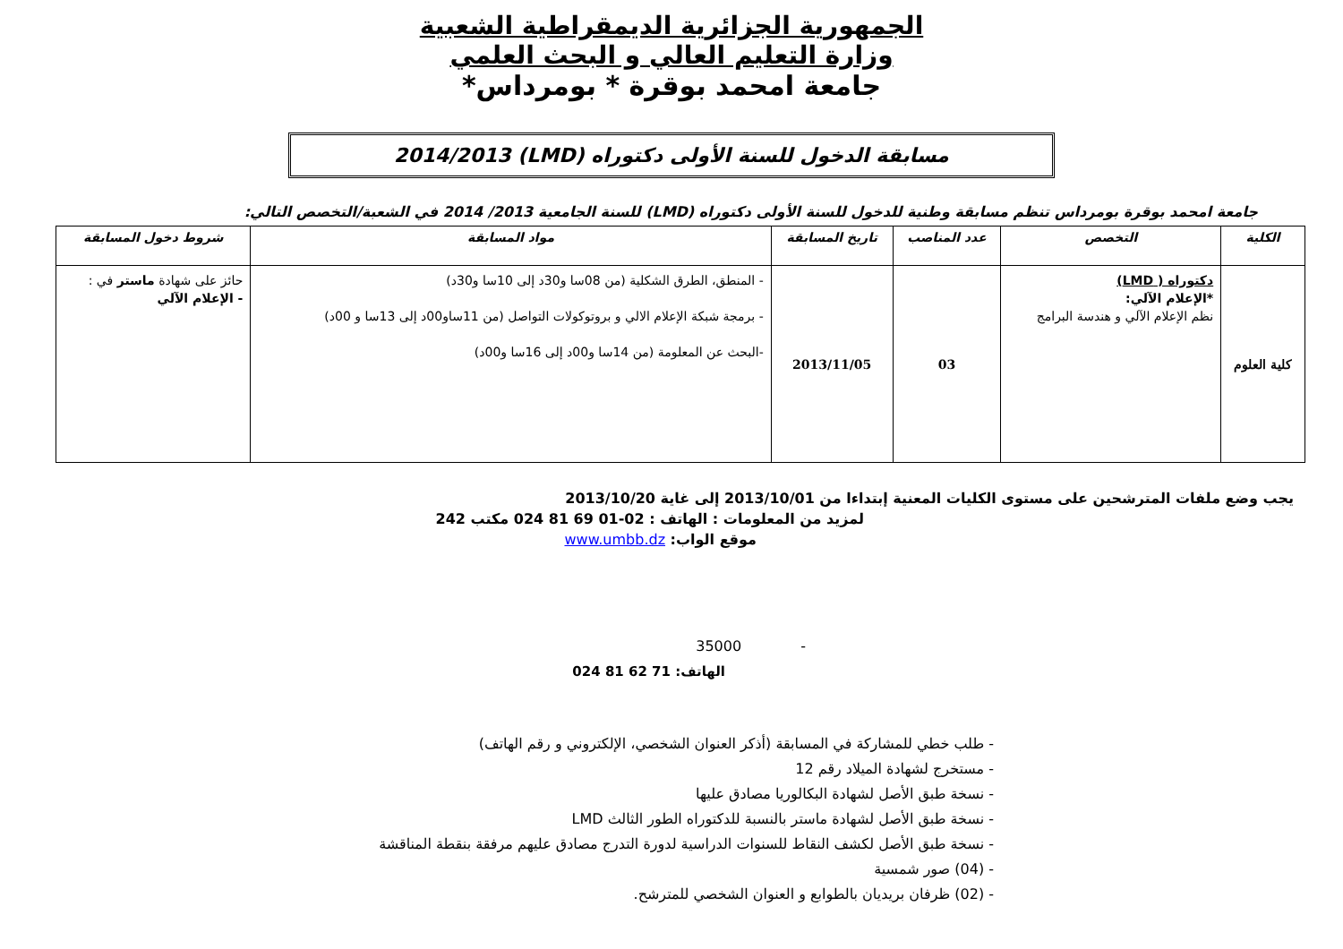الجمهورية الجزائرية الديمقراطية الشعبية
وزارة التعليم العالي و البحث العلمي
جامعة امحمد بوقرة * بومرداس*
مسابقة الدخول للسنة الأولى دكتوراه (LMD) 2014/2013
جامعة امحمد بوقرة بومرداس تنظم مسابقة وطنية للدخول للسنة الأولى دكتوراه (LMD) للسنة الجامعية 2013/ 2014 في الشعبة/التخصص التالي:
| الكلية | التخصص | عدد المناصب | تاريخ المسابقة | مواد المسابقة | شروط دخول المسابقة |
| --- | --- | --- | --- | --- | --- |
| كلية العلوم | دكتوراه ( LMD) *الإعلام الآلي: نظم الإعلام الآلي و هندسة البرامج | 03 | 2013/11/05 | - المنطق، الطرق الشكلية (من 08سا و30د إلى 10سا و30د) - برمجة شبكة الإعلام الالي و بروتوكولات التواصل (من 11ساو00د إلى 13سا و 00د) -البحث عن المعلومة (من 14سا و00د إلى 16سا و00د) | حائز على شهادة ماستر في : - الإعلام الآلي |
يجب وضع ملفات المترشحين على مستوى الكليات المعنية إبتداءا من 2013/10/01 إلى غاية 2013/10/20
لمزيد من المعلومات : الهاتف : 02-01 69 81 024 مكتب 242
موقع الواب: www.umbb.dz
- 35000
الهاتف: 71 62 81 024
- طلب خطي للمشاركة في المسابقة (أذكر العنوان الشخصي، الإلكتروني و رقم الهاتف)
- مستخرج لشهادة الميلاد رقم 12
- نسخة طبق الأصل لشهادة البكالوريا مصادق عليها
- نسخة طبق الأصل لشهادة ماستر بالنسبة للدكتوراه الطور الثالث LMD
- نسخة طبق الأصل لكشف النقاط للسنوات الدراسية لدورة التدرج مصادق عليهم مرفقة بنقطة المناقشة
- (04) صور شمسية
- (02) ظرفان بريديان بالطوابع و العنوان الشخصي للمترشح.